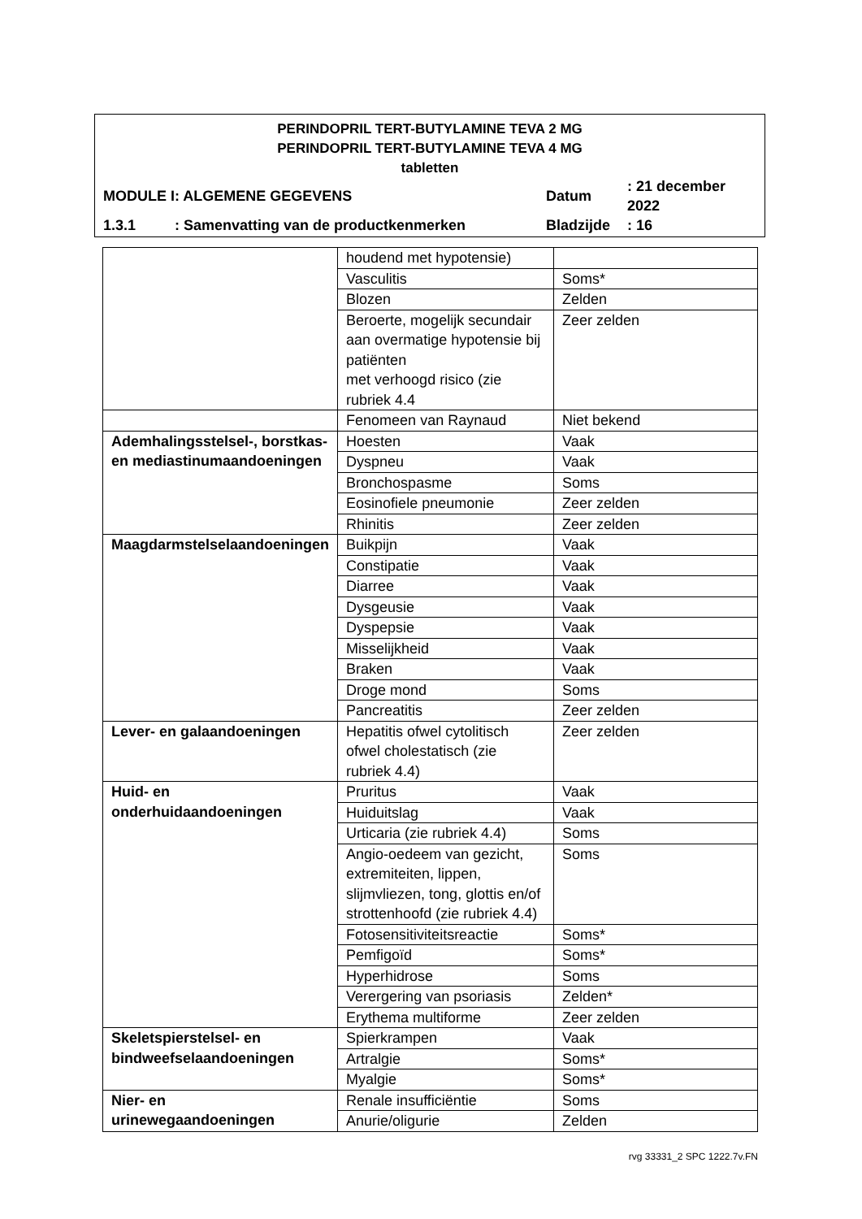PERINDOPRIL TERT-BUTYLAMINE TEVA 2 MG
PERINDOPRIL TERT-BUTYLAMINE TEVA 4 MG
tabletten
| MODULE I | : ALGEMENE GEGEVENS | Datum | : 21 december 2022 |
| 1.3.1 | : Samenvatting van de productkenmerken | Bladzijde | : 16 |
| | houdend met hypotensie) | |
| | Vasculitis | Soms* |
| | Blozen | Zelden |
| | Beroerte, mogelijk secundair aan overmatige hypotensie bij patiënten met verhoogd risico (zie rubriek 4.4 | Zeer zelden |
| | Fenomeen van Raynaud | Niet bekend |
| Ademhalingsstelsel-, borstkas- en mediastinumaandoeningen | Hoesten | Vaak |
| | Dyspneu | Vaak |
| | Bronchospasme | Soms |
| | Eosinofiele pneumonie | Zeer zelden |
| | Rhinitis | Zeer zelden |
| Maagdarmstelselaandoeningen | Buikpijn | Vaak |
| | Constipatie | Vaak |
| | Diarree | Vaak |
| | Dysgeusie | Vaak |
| | Dyspepsie | Vaak |
| | Misselijkheid | Vaak |
| | Braken | Vaak |
| | Droge mond | Soms |
| | Pancreatitis | Zeer zelden |
| Lever- en galaandoeningen | Hepatitis ofwel cytolitisch ofwel cholestatisch (zie rubriek 4.4) | Zeer zelden |
| Huid- en onderhuidaandoeningen | Pruritus | Vaak |
| | Huiduitslag | Vaak |
| | Urticaria (zie rubriek 4.4) | Soms |
| | Angio-oedeem van gezicht, extremiteiten, lippen, slijmvliezen, tong, glottis en/of strottenhoofd (zie rubriek 4.4) | Soms |
| | Fotosensitiviteitsreactie | Soms* |
| | Pemfigoïd | Soms* |
| | Hyperhidrose | Soms |
| | Verergering van psoriasis | Zelden* |
| | Erythema multiforme | Zeer zelden |
| Skeletspierstelsel- en bindweefselaandoeningen | Spierkrampen | Vaak |
| | Artralgie | Soms* |
| | Myalgie | Soms* |
| Nier- en urinewegaandoeningen | Renale insufficiëntie | Soms |
| | Anurie/oligurie | Zelden |
rvg 33331_2 SPC 1222.7v.FN